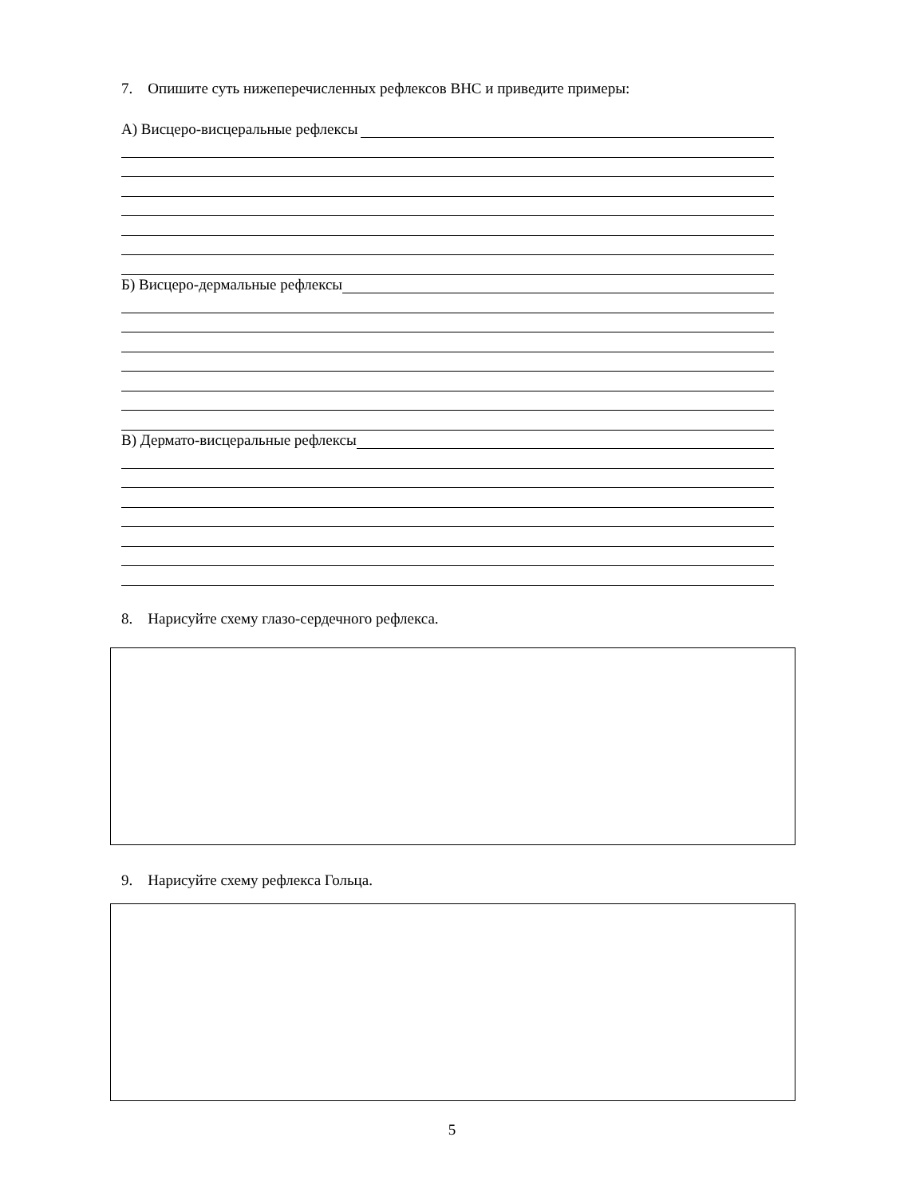7. Опишите суть нижеперечисленных рефлексов ВНС и приведите примеры:
А) Висцеро-висцеральные рефлексы
Б) Висцеро-дермальные рефлексы
В) Дермато-висцеральные рефлексы
8. Нарисуйте схему глазо-сердечного рефлекса.
9. Нарисуйте схему рефлекса Гольца.
5